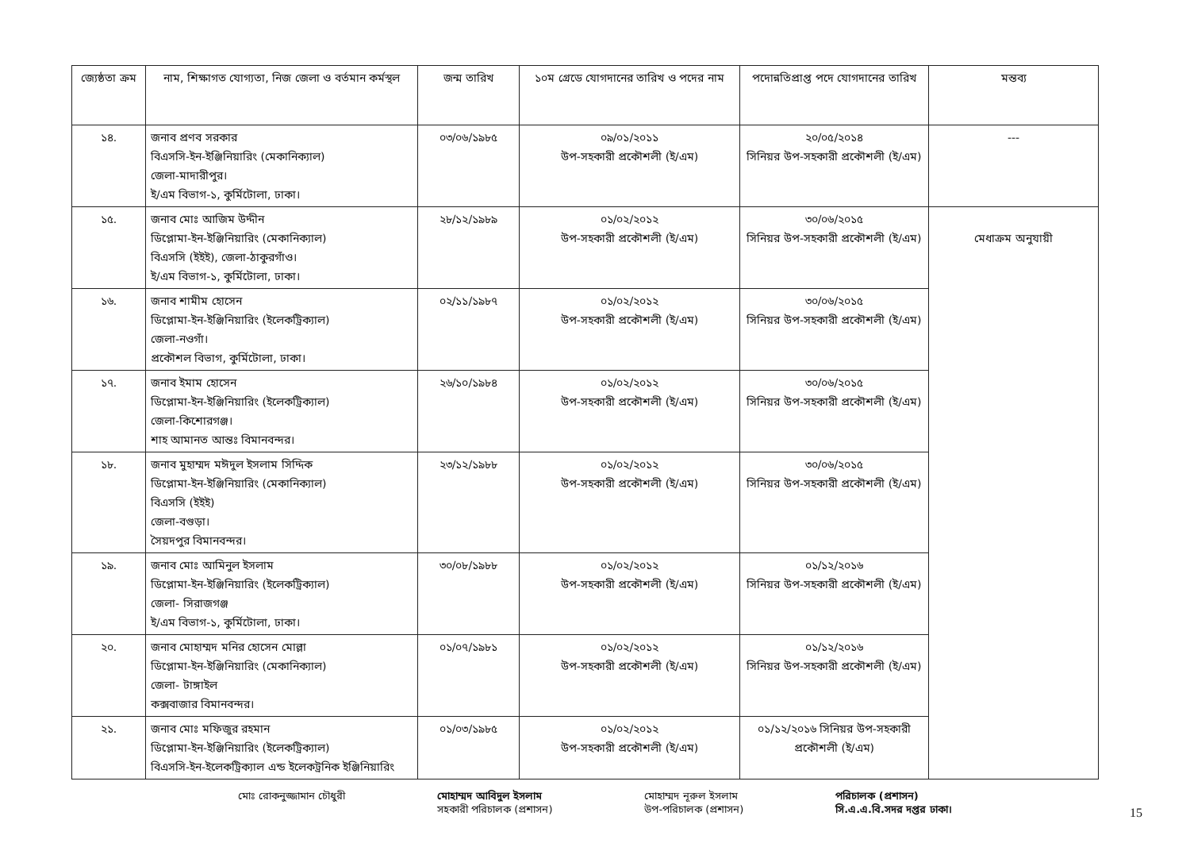| জ্যেষ্ঠতা ক্রম | নাম, শিক্ষাগত যোগ্যতা, নিজ জেলা ও বর্তমান কর্মস্থল | জন্ম তারিখ | ১০ম গ্রেডে যোগদানের তারিখ ও পদের নাম | পদোন্নতিপ্রাপ্ত পদে যোগদানের তারিখ | মন্তব্য |
| --- | --- | --- | --- | --- | --- |
| ১৪. | জনাব প্রণব সরকার বিএসসি-ইন-ইঞ্জিনিয়ারিং (মেকানিক্যাল) জেলা-মাদারীপুর। ই/এম বিভাগ-১, কুর্মিটোলা, ঢাকা। | ০৩/০৬/১৯৮৫ | ০৯/০১/২০১১ উপ-সহকারী প্রকৌশলী (ই/এম) | ২০/০৫/২০১৪ সিনিয়র উপ-সহকারী প্রকৌশলী (ই/এম) | --- |
| ১৫. | জনাব মোঃ আজিম উদ্দীন ডিপ্লোমা-ইন-ইঞ্জিনিয়ারিং (মেকানিক্যাল) বিএসসি (ইইই), জেলা-ঠাকুরগাঁও। ই/এম বিভাগ-১, কুর্মিটোলা, ঢাকা। | ২৮/১২/১৯৮৯ | ০১/০২/২০১২ উপ-সহকারী প্রকৌশলী (ই/এম) | ৩০/০৬/২০১৫ সিনিয়র উপ-সহকারী প্রকৌশলী (ই/এম) | মেধাক্রম অনুযায়ী |
| ১৬. | জনাব শামীম হোসেন ডিপ্লোমা-ইন-ইঞ্জিনিয়ারিং (ইলেকট্রিক্যাল) জেলা-নওগাঁ। প্রকৌশল বিভাগ, কুর্মিটোলা, ঢাকা। | ০২/১১/১৯৮৭ | ০১/০২/২০১২ উপ-সহকারী প্রকৌশলী (ই/এম) | ৩০/০৬/২০১৫ সিনিয়র উপ-সহকারী প্রকৌশলী (ই/এম) | |
| ১৭. | জনাব ইমাম হোসেন ডিপ্লোমা-ইন-ইঞ্জিনিয়ারিং (ইলেকট্রিক্যাল) জেলা-কিশোরগঞ্জ। শাহ আমানত আন্তঃ বিমানবন্দর। | ২৬/১০/১৯৮৪ | ০১/০২/২০১২ উপ-সহকারী প্রকৌশলী (ই/এম) | ৩০/০৬/২০১৫ সিনিয়র উপ-সহকারী প্রকৌশলী (ই/এম) | |
| ১৮. | জনাব মুহাম্মদ মঈদুল ইসলাম সিদ্দিক ডিপ্লোমা-ইন-ইঞ্জিনিয়ারিং (মেকানিক্যাল) বিএসসি (ইইই) জেলা-বগুড়া। সৈয়দপুর বিমানবন্দর। | ২৩/১২/১৯৮৮ | ০১/০২/২০১২ উপ-সহকারী প্রকৌশলী (ই/এম) | ৩০/০৬/২০১৫ সিনিয়র উপ-সহকারী প্রকৌশলী (ই/এম) | |
| ১৯. | জনাব মোঃ আমিনুল ইসলাম ডিপ্লোমা-ইন-ইঞ্জিনিয়ারিং (ইলেকট্রিক্যাল) জেলা- সিরাজগঞ্জ ই/এম বিভাগ-১, কুর্মিটোলা, ঢাকা। | ৩০/০৮/১৯৮৮ | ০১/০২/২০১২ উপ-সহকারী প্রকৌশলী (ই/এম) | ০১/১২/২০১৬ সিনিয়র উপ-সহকারী প্রকৌশলী (ই/এম) | |
| ২০. | জনাব মোহাম্মদ মনির হোসেন মোল্লা ডিপ্লোমা-ইন-ইঞ্জিনিয়ারিং (মেকানিক্যাল) জেলা- টাঙ্গাইল কক্সবাজার বিমানবন্দর। | ০১/০৭/১৯৮১ | ০১/০২/২০১২ উপ-সহকারী প্রকৌশলী (ই/এম) | ০১/১২/২০১৬ সিনিয়র উপ-সহকারী প্রকৌশলী (ই/এম) | |
| ২১. | জনাব মোঃ মফিজুর রহমান ডিপ্লোমা-ইন-ইঞ্জিনিয়ারিং (ইলেকট্রিক্যাল) বিএসসি-ইন-ইলেকট্রিক্যাল এন্ড ইলেকট্রনিক ইঞ্জিনিয়ারিং | ০১/০৩/১৯৮৫ | ০১/০২/২০১২ উপ-সহকারী প্রকৌশলী (ই/এম) | ০১/১২/২০১৬ সিনিয়র উপ-সহকারী প্রকৌশলী (ই/এম) | |
মোঃ রোকনুজ্জামান চৌধুরী মোহাম্মদ আবিদুল ইসলাম
সহকারী পরিচালক (প্রশাসন)
মোহাম্মদ নূরুল ইসলাম
উপ-পরিচালক (প্রশাসন)
পরিচালক (প্রশাসন)
সি.এ.এ.বি.সদর দপ্তর ঢাকা।
15